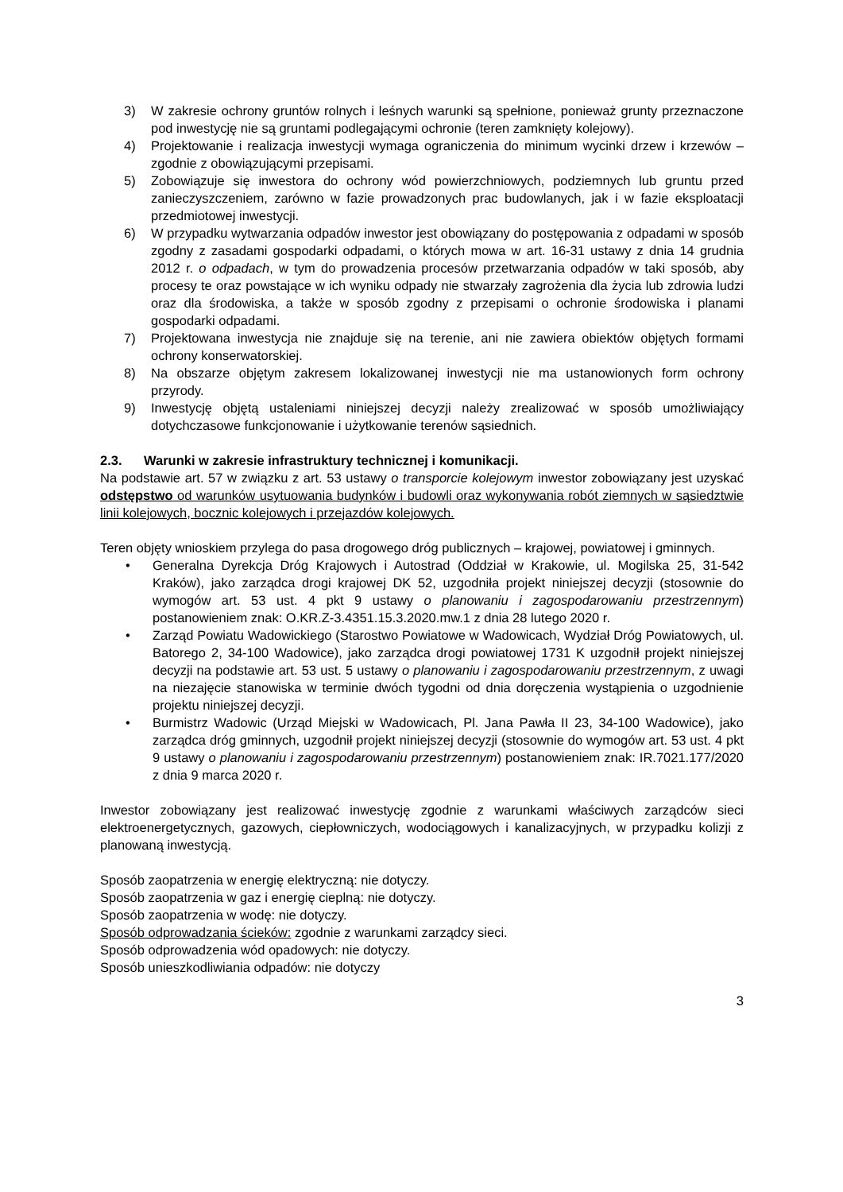3) W zakresie ochrony gruntów rolnych i leśnych warunki są spełnione, ponieważ grunty przeznaczone pod inwestycję nie są gruntami podlegającymi ochronie (teren zamknięty kolejowy).
4) Projektowanie i realizacja inwestycji wymaga ograniczenia do minimum wycinki drzew i krzewów – zgodnie z obowiązującymi przepisami.
5) Zobowiązuje się inwestora do ochrony wód powierzchniowych, podziemnych lub gruntu przed zanieczyszczeniem, zarówno w fazie prowadzonych prac budowlanych, jak i w fazie eksploatacji przedmiotowej inwestycji.
6) W przypadku wytwarzania odpadów inwestor jest obowiązany do postępowania z odpadami w sposób zgodny z zasadami gospodarki odpadami, o których mowa w art. 16-31 ustawy z dnia 14 grudnia 2012 r. o odpadach, w tym do prowadzenia procesów przetwarzania odpadów w taki sposób, aby procesy te oraz powstające w ich wyniku odpady nie stwarzały zagrożenia dla życia lub zdrowia ludzi oraz dla środowiska, a także w sposób zgodny z przepisami o ochronie środowiska i planami gospodarki odpadami.
7) Projektowana inwestycja nie znajduje się na terenie, ani nie zawiera obiektów objętych formami ochrony konserwatorskiej.
8) Na obszarze objętym zakresem lokalizowanej inwestycji nie ma ustanowionych form ochrony przyrody.
9) Inwestycję objętą ustaleniami niniejszej decyzji należy zrealizować w sposób umożliwiający dotychczasowe funkcjonowanie i użytkowanie terenów sąsiednich.
2.3. Warunki w zakresie infrastruktury technicznej i komunikacji.
Na podstawie art. 57 w związku z art. 53 ustawy o transporcie kolejowym inwestor zobowiązany jest uzyskać odstępstwo od warunków usytuowania budynków i budowli oraz wykonywania robót ziemnych w sąsiedztwie linii kolejowych, bocznic kolejowych i przejazdów kolejowych.
Teren objęty wnioskiem przylega do pasa drogowego dróg publicznych – krajowej, powiatowej i gminnych.
• Generalna Dyrekcja Dróg Krajowych i Autostrad (Oddział w Krakowie, ul. Mogilska 25, 31-542 Kraków), jako zarządca drogi krajowej DK 52, uzgodniła projekt niniejszej decyzji (stosownie do wymogów art. 53 ust. 4 pkt 9 ustawy o planowaniu i zagospodarowaniu przestrzennym) postanowieniem znak: O.KR.Z-3.4351.15.3.2020.mw.1 z dnia 28 lutego 2020 r.
• Zarząd Powiatu Wadowickiego (Starostwo Powiatowe w Wadowicach, Wydział Dróg Powiatowych, ul. Batorego 2, 34-100 Wadowice), jako zarządca drogi powiatowej 1731 K uzgodnił projekt niniejszej decyzji na podstawie art. 53 ust. 5 ustawy o planowaniu i zagospodarowaniu przestrzennym, z uwagi na niezajęcie stanowiska w terminie dwóch tygodni od dnia doręczenia wystąpienia o uzgodnienie projektu niniejszej decyzji.
• Burmistrz Wadowic (Urząd Miejski w Wadowicach, Pl. Jana Pawła II 23, 34-100 Wadowice), jako zarządca dróg gminnych, uzgodnił projekt niniejszej decyzji (stosownie do wymogów art. 53 ust. 4 pkt 9 ustawy o planowaniu i zagospodarowaniu przestrzennym) postanowieniem znak: IR.7021.177/2020 z dnia 9 marca 2020 r.
Inwestor zobowiązany jest realizować inwestycję zgodnie z warunkami właściwych zarządców sieci elektroenergetycznych, gazowych, ciepłowniczych, wodociągowych i kanalizacyjnych, w przypadku kolizji z planowaną inwestycją.
Sposób zaopatrzenia w energię elektryczną: nie dotyczy.
Sposób zaopatrzenia w gaz i energię cieplną: nie dotyczy.
Sposób zaopatrzenia w wodę: nie dotyczy.
Sposób odprowadzania ścieków: zgodnie z warunkami zarządcy sieci.
Sposób odprowadzenia wód opadowych: nie dotyczy.
Sposób unieszkodliwiania odpadów: nie dotyczy
3